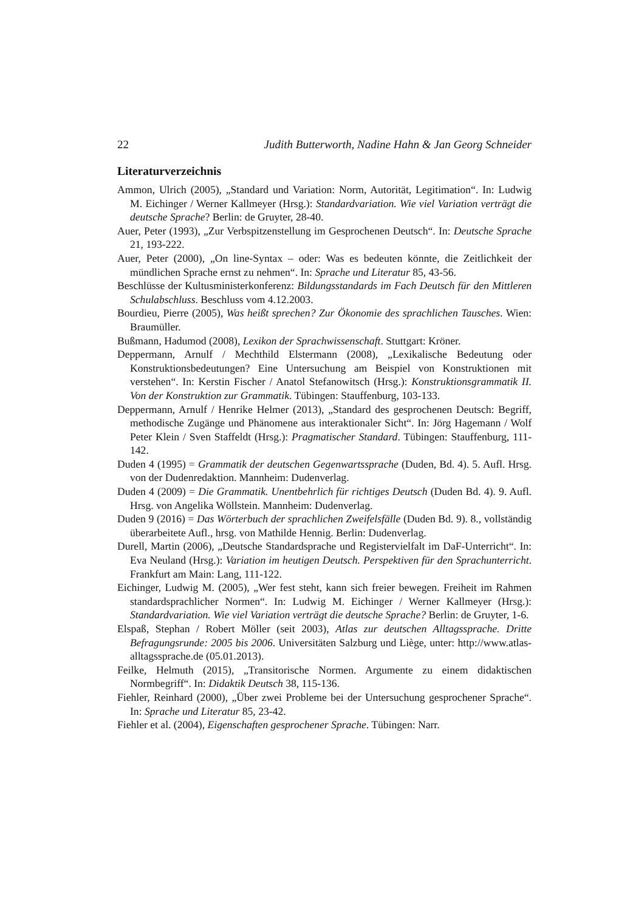22 Judith Butterworth, Nadine Hahn & Jan Georg Schneider
Literaturverzeichnis
Ammon, Ulrich (2005), „Standard und Variation: Norm, Autorität, Legitimation“. In: Ludwig M. Eichinger / Werner Kallmeyer (Hrsg.): Standardvariation. Wie viel Variation verträgt die deutsche Sprache? Berlin: de Gruyter, 28-40.
Auer, Peter (1993), „Zur Verbspitzenstellung im Gesprochenen Deutsch“. In: Deutsche Sprache 21, 193-222.
Auer, Peter (2000), „On line-Syntax – oder: Was es bedeuten könnte, die Zeitlichkeit der mündlichen Sprache ernst zu nehmen“. In: Sprache und Literatur 85, 43-56.
Beschlüsse der Kultusministerkonferenz: Bildungsstandards im Fach Deutsch für den Mittleren Schulabschluss. Beschluss vom 4.12.2003.
Bourdieu, Pierre (2005), Was heißt sprechen? Zur Ökonomie des sprachlichen Tausches. Wien: Braumüller.
Bußmann, Hadumod (2008), Lexikon der Sprachwissenschaft. Stuttgart: Kröner.
Deppermann, Arnulf / Mechthild Elstermann (2008), „Lexikalische Bedeutung oder Konstruktionsbedeutungen? Eine Untersuchung am Beispiel von Konstruktionen mit verstehen“. In: Kerstin Fischer / Anatol Stefanowitsch (Hrsg.): Konstruktionsgrammatik II. Von der Konstruktion zur Grammatik. Tübingen: Stauffenburg, 103-133.
Deppermann, Arnulf / Henrike Helmer (2013), „Standard des gesprochenen Deutsch: Begriff, methodische Zugänge und Phänomene aus interaktionaler Sicht“. In: Jörg Hagemann / Wolf Peter Klein / Sven Staffeldt (Hrsg.): Pragmatischer Standard. Tübingen: Stauffenburg, 111-142.
Duden 4 (1995) = Grammatik der deutschen Gegenwartssprache (Duden, Bd. 4). 5. Aufl. Hrsg. von der Dudenredaktion. Mannheim: Dudenverlag.
Duden 4 (2009) = Die Grammatik. Unentbehrlich für richtiges Deutsch (Duden Bd. 4). 9. Aufl. Hrsg. von Angelika Wöllstein. Mannheim: Dudenverlag.
Duden 9 (2016) = Das Wörterbuch der sprachlichen Zweifelsfälle (Duden Bd. 9). 8., vollständig überarbeitete Aufl., hrsg. von Mathilde Hennig. Berlin: Dudenverlag.
Durell, Martin (2006), „Deutsche Standardsprache und Registervielfalt im DaF-Unterricht“. In: Eva Neuland (Hrsg.): Variation im heutigen Deutsch. Perspektiven für den Sprachunterricht. Frankfurt am Main: Lang, 111-122.
Eichinger, Ludwig M. (2005), „Wer fest steht, kann sich freier bewegen. Freiheit im Rahmen standardsprachlicher Normen“. In: Ludwig M. Eichinger / Werner Kallmeyer (Hrsg.): Standardvariation. Wie viel Variation verträgt die deutsche Sprache? Berlin: de Gruyter, 1-6.
Elspaß, Stephan / Robert Möller (seit 2003), Atlas zur deutschen Alltagssprache. Dritte Befragungsrunde: 2005 bis 2006. Universitäten Salzburg und Liège, unter: http://www.atlas-alltagssprache.de (05.01.2013).
Feilke, Helmuth (2015), „Transitorische Normen. Argumente zu einem didaktischen Normbegriff“. In: Didaktik Deutsch 38, 115-136.
Fiehler, Reinhard (2000), „Über zwei Probleme bei der Untersuchung gesprochener Sprache“. In: Sprache und Literatur 85, 23-42.
Fiehler et al. (2004), Eigenschaften gesprochener Sprache. Tübingen: Narr.